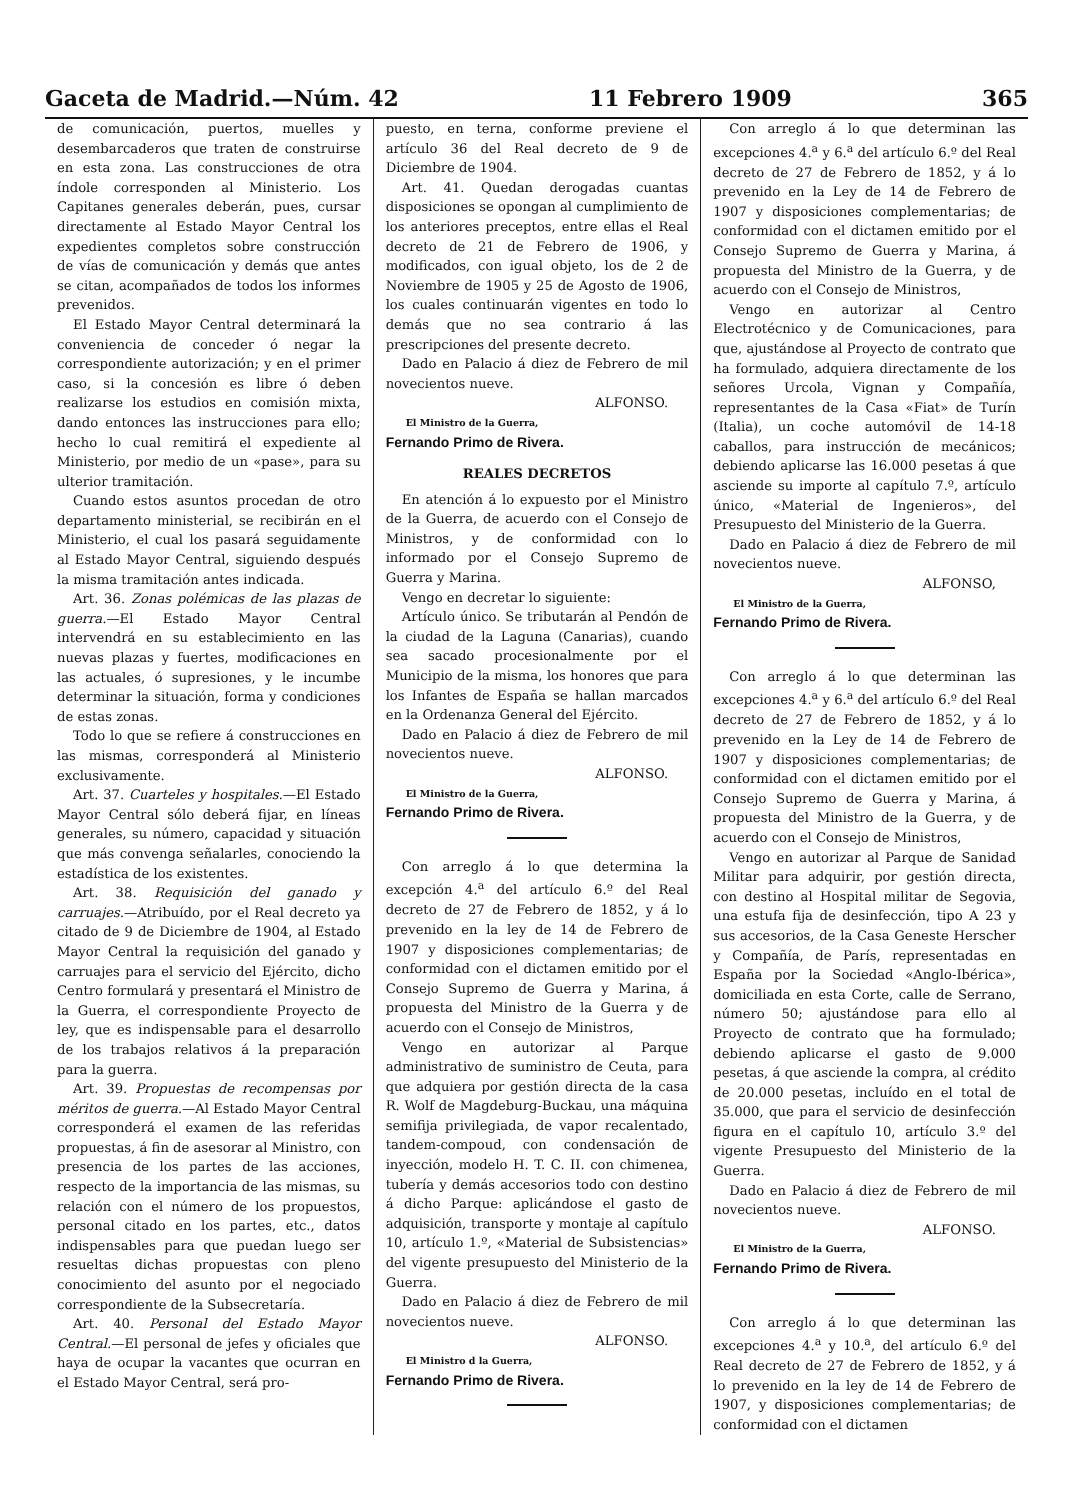Gaceta de Madrid.—Núm. 42 11 Febrero 1909 365
de comunicación, puertos, muelles y desembarcaderos que traten de construirse en esta zona. Las construcciones de otra índole corresponden al Ministerio. Los Capitanes generales deberán, pues, cursar directamente al Estado Mayor Central los expedientes completos sobre construcción de vías de comunicación y demás que antes se citan, acompañados de todos los informes prevenidos.
El Estado Mayor Central determinará la conveniencia de conceder ó negar la correspondiente autorización; y en el primer caso, si la concesión es libre ó deben realizarse los estudios en comisión mixta, dando entonces las instrucciones para ello; hecho lo cual remitirá el expediente al Ministerio, por medio de un «pase», para su ulterior tramitación.
Cuando estos asuntos procedan de otro departamento ministerial, se recibirán en el Ministerio, el cual los pasará seguidamente al Estado Mayor Central, siguiendo después la misma tramitación antes indicada.
Art. 36. Zonas polémicas de las plazas de guerra.—El Estado Mayor Central intervendrá en su establecimiento en las nuevas plazas y fuertes, modificaciones en las actuales, ó supresiones, y le incumbe determinar la situación, forma y condiciones de estas zonas.
Todo lo que se refiere á construcciones en las mismas, corresponderá al Ministerio exclusivamente.
Art. 37. Cuarteles y hospitales.—El Estado Mayor Central sólo deberá fijar, en líneas generales, su número, capacidad y situación que más convenga señalarles, conociendo la estadística de los existentes.
Art. 38. Requisición del ganado y carruajes.—Atribuído, por el Real decreto ya citado de 9 de Diciembre de 1904, al Estado Mayor Central la requisición del ganado y carruajes para el servicio del Ejército, dicho Centro formulará y presentará el Ministro de la Guerra, el correspondiente Proyecto de ley, que es indispensable para el desarrollo de los trabajos relativos á la preparación para la guerra.
Art. 39. Propuestas de recompensas por méritos de guerra.—Al Estado Mayor Central corresponderá el examen de las referidas propuestas, á fin de asesorar al Ministro, con presencia de los partes de las acciones, respecto de la importancia de las mismas, su relación con el número de los propuestos, personal citado en los partes, etc., datos indispensables para que puedan luego ser resueltas dichas propuestas con pleno conocimiento del asunto por el negociado correspondiente de la Subsecretaría.
Art. 40. Personal del Estado Mayor Central.—El personal de jefes y oficiales que haya de ocupar la vacantes que ocurran en el Estado Mayor Central, será pro-
puesto, en terna, conforme previene el artículo 36 del Real decreto de 9 de Diciembre de 1904.
Art. 41. Quedan derogadas cuantas disposiciones se opongan al cumplimiento de los anteriores preceptos, entre ellas el Real decreto de 21 de Febrero de 1906, y modificados, con igual objeto, los de 2 de Noviembre de 1905 y 25 de Agosto de 1906, los cuales continuarán vigentes en todo lo demás que no sea contrario á las prescripciones del presente decreto.
Dado en Palacio á diez de Febrero de mil novecientos nueve.
ALFONSO.
El Ministro de la Guerra,
Fernando Primo de Rivera.
REALES DECRETOS
En atención á lo expuesto por el Ministro de la Guerra, de acuerdo con el Consejo de Ministros, y de conformidad con lo informado por el Consejo Supremo de Guerra y Marina.
Vengo en decretar lo siguiente:
Artículo único. Se tributarán al Pendón de la ciudad de la Laguna (Canarias), cuando sea sacado procesionalmente por el Municipio de la misma, los honores que para los Infantes de España se hallan marcados en la Ordenanza General del Ejército.
Dado en Palacio á diez de Febrero de mil novecientos nueve.
ALFONSO.
El Ministro de la Guerra,
Fernando Primo de Rivera.
Con arreglo á lo que determina la excepción 4.<sup>a</sup> del artículo 6.º del Real decreto de 27 de Febrero de 1852, y á lo prevenido en la ley de 14 de Febrero de 1907 y disposiciones complementarias; de conformidad con el dictamen emitido por el Consejo Supremo de Guerra y Marina, á propuesta del Ministro de la Guerra y de acuerdo con el Consejo de Ministros,
Vengo en autorizar al Parque administrativo de suministro de Ceuta, para que adquiera por gestión directa de la casa R. Wolf de Magdeburg-Buckau, una máquina semifija privilegiada, de vapor recalentado, tandem-compoud, con condensación de inyección, modelo H. T. C. II. con chimenea, tubería y demás accesorios todo con destino á dicho Parque: aplicándose el gasto de adquisición, transporte y montaje al capítulo 10, artículo 1.º, «Material de Subsistencias» del vigente presupuesto del Ministerio de la Guerra.
Dado en Palacio á diez de Febrero de mil novecientos nueve.
ALFONSO.
El Ministro d la Guerra,
Fernando Primo de Rivera.
Con arreglo á lo que determinan las excepciones 4.<sup>a</sup> y 6.<sup>a</sup> del artículo 6.º del Real decreto de 27 de Febrero de 1852, y á lo prevenido en la Ley de 14 de Febrero de 1907 y disposiciones complementarias; de conformidad con el dictamen emitido por el Consejo Supremo de Guerra y Marina, á propuesta del Ministro de la Guerra, y de acuerdo con el Consejo de Ministros,
Vengo en autorizar al Centro Electrotécnico y de Comunicaciones, para que, ajustándose al Proyecto de contrato que ha formulado, adquiera directamente de los señores Urcola, Vignan y Compañía, representantes de la Casa «Fiat» de Turín (Italia), un coche automóvil de 14-18 caballos, para instrucción de mecánicos; debiendo aplicarse las 16.000 pesetas á que asciende su importe al capítulo 7.º, artículo único, «Material de Ingenieros», del Presupuesto del Ministerio de la Guerra.
Dado en Palacio á diez de Febrero de mil novecientos nueve.
ALFONSO,
El Ministro de la Guerra,
Fernando Primo de Rivera.
Con arreglo á lo que determinan las excepciones 4.<sup>a</sup> y 6.<sup>a</sup> del artículo 6.º del Real decreto de 27 de Febrero de 1852, y á lo prevenido en la Ley de 14 de Febrero de 1907 y disposiciones complementarias; de conformidad con el dictamen emitido por el Consejo Supremo de Guerra y Marina, á propuesta del Ministro de la Guerra, y de acuerdo con el Consejo de Ministros,
Vengo en autorizar al Parque de Sanidad Militar para adquirir, por gestión directa, con destino al Hospital militar de Segovia, una estufa fija de desinfección, tipo A 23 y sus accesorios, de la Casa Geneste Herscher y Compañía, de París, representadas en España por la Sociedad «Anglo-Ibérica», domiciliada en esta Corte, calle de Serrano, número 50; ajustándose para ello al Proyecto de contrato que ha formulado; debiendo aplicarse el gasto de 9.000 pesetas, á que asciende la compra, al crédito de 20.000 pesetas, incluído en el total de 35.000, que para el servicio de desinfección figura en el capítulo 10, artículo 3.º del vigente Presupuesto del Ministerio de la Guerra.
Dado en Palacio á diez de Febrero de mil novecientos nueve.
ALFONSO.
El Ministro de la Guerra,
Fernando Primo de Rivera.
Con arreglo á lo que determinan las excepciones 4.<sup>a</sup> y 10.<sup>a</sup>, del artículo 6.º del Real decreto de 27 de Febrero de 1852, y á lo prevenido en la ley de 14 de Febrero de 1907, y disposiciones complementarias; de conformidad con el dictamen